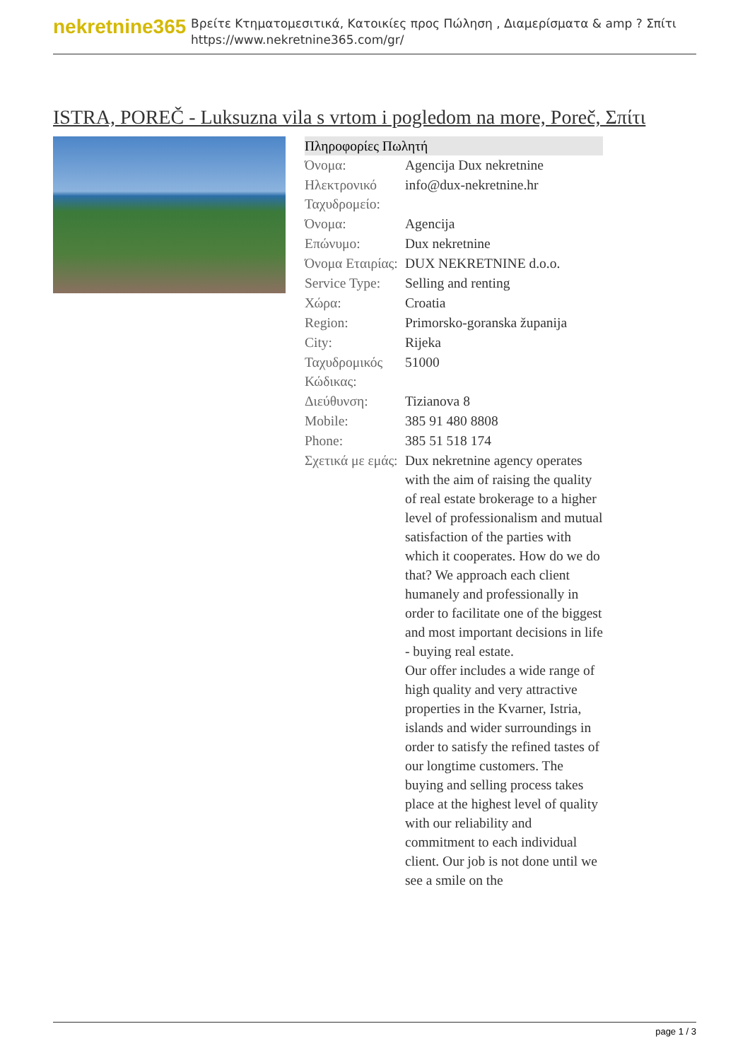nekretnine365
Βρείτε Κτηματομεσιτικά, Κατοικίες προς Πώληση , Διαμερίσματα & amp ? Σπίτι
https://www.nekretnine365.com/gr/
ISTRA, POREČ - Luksuzna vila s vrtom i pogledom na more, Poreč, Σπίτι
| Πληροφορίες Πωλητή | |
| --- | --- |
| Όνομα: | Agencija Dux nekretnine |
| Ηλεκτρονικό Ταχυδρομείο: | info@dux-nekretnine.hr |
| Όνομα: | Agencija |
| Επώνυμο: | Dux nekretnine |
| Όνομα Εταιρίας: | DUX NEKRETNINE d.o.o. |
| Service Type: | Selling and renting |
| Χώρα: | Croatia |
| Region: | Primorsko-goranska županija |
| City: | Rijeka |
| Ταχυδρομικός Κώδικας: | 51000 |
| Διεύθυνση: | Tizianova 8 |
| Mobile: | 385 91 480 8808 |
| Phone: | 385 51 518 174 |
| Σχετικά με εμάς: | Dux nekretnine agency operates with the aim of raising the quality of real estate brokerage to a higher level of professionalism and mutual satisfaction of the parties with which it cooperates. How do we do that? We approach each client humanely and professionally in order to facilitate one of the biggest and most important decisions in life - buying real estate. Our offer includes a wide range of high quality and very attractive properties in the Kvarner, Istria, islands and wider surroundings in order to satisfy the refined tastes of our longtime customers. The buying and selling process takes place at the highest level of quality with our reliability and commitment to each individual client. Our job is not done until we see a smile on the |
page 1 / 3